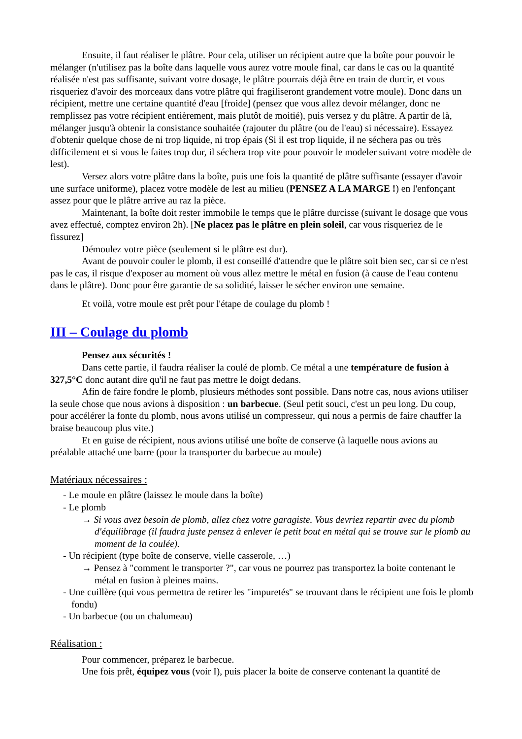Ensuite, il faut réaliser le plâtre. Pour cela, utiliser un récipient autre que la boîte pour pouvoir le mélanger (n'utilisez pas la boîte dans laquelle vous aurez votre moule final, car dans le cas ou la quantité réalisée n'est pas suffisante, suivant votre dosage, le plâtre pourrais déjà être en train de durcir, et vous risqueriez d'avoir des morceaux dans votre plâtre qui fragiliseront grandement votre moule). Donc dans un récipient, mettre une certaine quantité d'eau [froide] (pensez que vous allez devoir mélanger, donc ne remplissez pas votre récipient entièrement, mais plutôt de moitié), puis versez y du plâtre. A partir de là, mélanger jusqu'à obtenir la consistance souhaitée (rajouter du plâtre (ou de l'eau) si nécessaire). Essayez d'obtenir quelque chose de ni trop liquide, ni trop épais (Si il est trop liquide, il ne séchera pas ou très difficilement et si vous le faites trop dur, il séchera trop vite pour pouvoir le modeler suivant votre modèle de lest).
Versez alors votre plâtre dans la boîte, puis une fois la quantité de plâtre suffisante (essayer d'avoir une surface uniforme), placez votre modèle de lest au milieu (PENSEZ A LA MARGE !) en l'enfonçant assez pour que le plâtre arrive au raz la pièce.
Maintenant, la boîte doit rester immobile le temps que le plâtre durcisse (suivant le dosage que vous avez effectué, comptez environ 2h). [Ne placez pas le plâtre en plein soleil, car vous risqueriez de le fissurez]
Démoulez votre pièce (seulement si le plâtre est dur).
Avant de pouvoir couler le plomb, il est conseillé d'attendre que le plâtre soit bien sec, car si ce n'est pas le cas, il risque d'exposer au moment où vous allez mettre le métal en fusion (à cause de l'eau contenu dans le plâtre). Donc pour être garantie de sa solidité, laisser le sécher environ une semaine.
Et voilà, votre moule est prêt pour l'étape de coulage du plomb !
III – Coulage du plomb
Pensez aux sécurités !
Dans cette partie, il faudra réaliser la coulé de plomb. Ce métal a une température de fusion à 327,5°C donc autant dire qu'il ne faut pas mettre le doigt dedans.
Afin de faire fondre le plomb, plusieurs méthodes sont possible. Dans notre cas, nous avions utiliser la seule chose que nous avions à disposition : un barbecue. (Seul petit souci, c'est un peu long. Du coup, pour accélérer la fonte du plomb, nous avons utilisé un compresseur, qui nous a permis de faire chauffer la braise beaucoup plus vite.)
Et en guise de récipient, nous avions utilisé une boîte de conserve (à laquelle nous avions au préalable attaché une barre (pour la transporter du barbecue au moule)
Matériaux nécessaires :
- Le moule en plâtre (laissez le moule dans la boîte)
- Le plomb
→ Si vous avez besoin de plomb, allez chez votre garagiste. Vous devriez repartir avec du plomb d'équilibrage (il faudra juste pensez à enlever le petit bout en métal qui se trouve sur le plomb au moment de la coulée).
- Un récipient (type boîte de conserve, vielle casserole, …)
→ Pensez à "comment le transporter ?", car vous ne pourrez pas transportez la boite contenant le métal en fusion à pleines mains.
- Une cuillère (qui vous permettra de retirer les "impuretés" se trouvant dans le récipient une fois le plomb fondu)
- Un barbecue (ou un chalumeau)
Réalisation :
Pour commencer, préparez le barbecue.
Une fois prêt, équipez vous (voir I), puis placer la boite de conserve contenant la quantité de